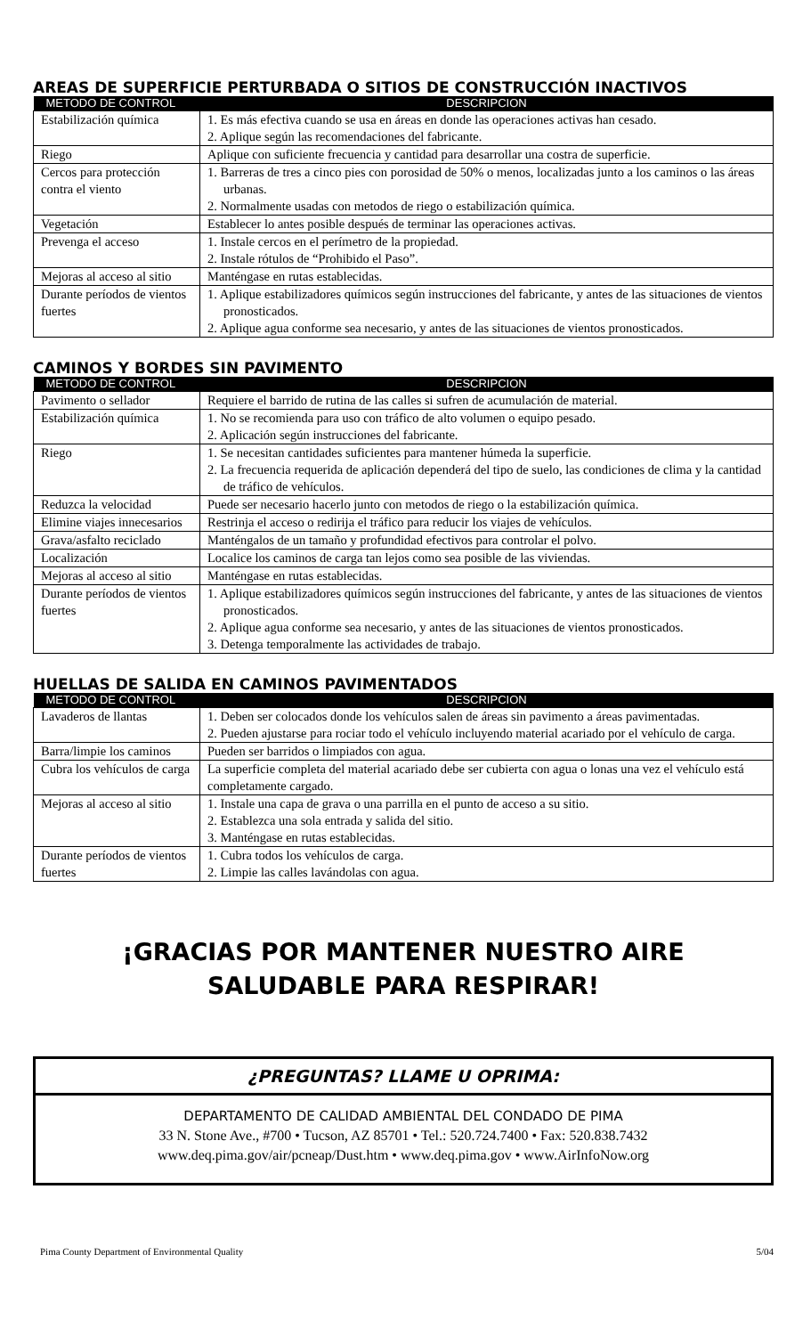AREAS DE SUPERFICIE PERTURBADA O SITIOS DE CONSTRUCCIÓN INACTIVOS
| METODO DE CONTROL | DESCRIPCION |
| --- | --- |
| Estabilización química | 1. Es más efectiva cuando se usa en áreas en donde las operaciones activas han cesado. 2. Aplique según las recomendaciones del fabricante. |
| Riego | Aplique con suficiente frecuencia y cantidad para desarrollar una costra de superficie. |
| Cercos para protección contra el viento | 1. Barreras de tres a cinco pies con porosidad de 50% o menos, localizadas junto a los caminos o las áreas urbanas. 2. Normalmente usadas con metodos de riego o estabilización química. |
| Vegetación | Establecer lo antes posible después de terminar las operaciones activas. |
| Prevenga el acceso | 1. Instale cercos en el perímetro de la propiedad. 2. Instale rótulos de “Prohibido el Paso”. |
| Mejoras al acceso al sitio | Manténgase en rutas establecidas. |
| Durante períodos de vientos fuertes | 1. Aplique estabilizadores químicos según instrucciones del fabricante, y antes de las situaciones de vientos pronosticados. 2. Aplique agua conforme sea necesario, y antes de las situaciones de vientos pronosticados. |
CAMINOS Y BORDES SIN PAVIMENTO
| METODO DE CONTROL | DESCRIPCION |
| --- | --- |
| Pavimento o sellador | Requiere el barrido de rutina de las calles si sufren de acumulación de material. |
| Estabilización química | 1. No se recomienda para uso con tráfico de alto volumen o equipo pesado. 2. Aplicación según instrucciones del fabricante. |
| Riego | 1. Se necesitan cantidades suficientes para mantener húmeda la superficie. 2. La frecuencia requerida de aplicación dependerá del tipo de suelo, las condiciones de clima y la cantidad de tráfico de vehículos. |
| Reduzca la velocidad | Puede ser necesario hacerlo junto con metodos de riego o la estabilización química. |
| Elimine viajes innecesarios | Restrinja el acceso o redirija el tráfico para reducir los viajes de vehículos. |
| Grava/asfalto reciclado | Manténgalos de un tamaño y profundidad efectivos para controlar el polvo. |
| Localización | Localice los caminos de carga tan lejos como sea posible de las viviendas. |
| Mejoras al acceso al sitio | Manténgase en rutas establecidas. |
| Durante períodos de vientos fuertes | 1. Aplique estabilizadores químicos según instrucciones del fabricante, y antes de las situaciones de vientos pronosticados. 2. Aplique agua conforme sea necesario, y antes de las situaciones de vientos pronosticados. 3. Detenga temporalmente las actividades de trabajo. |
HUELLAS DE SALIDA EN CAMINOS PAVIMENTADOS
| METODO DE CONTROL | DESCRIPCION |
| --- | --- |
| Lavaderos de llantas | 1. Deben ser colocados donde los vehículos salen de áreas sin pavimento a áreas pavimentadas. 2. Pueden ajustarse para rociar todo el vehículo incluyendo material acariado por el vehículo de carga. |
| Barra/limpie los caminos | Pueden ser barridos o limpiados con agua. |
| Cubra los vehículos de carga | La superficie completa del material acariado debe ser cubierta con agua o lonas una vez el vehículo está completamente cargado. |
| Mejoras al acceso al sitio | 1. Instale una capa de grava o una parrilla en el punto de acceso a su sitio. 2. Establezca una sola entrada y salida del sitio. 3. Manténgase en rutas establecidas. |
| Durante períodos de vientos fuertes | 1. Cubra todos los vehículos de carga. 2. Limpie las calles lavándolas con agua. |
¡GRACIAS POR MANTENER NUESTRO AIRE
SALUDABLE PARA RESPIRAR!
¿PREGUNTAS? LLAME U OPRIMA:
DEPARTAMENTO DE CALIDAD AMBIENTAL DEL CONDADO DE PIMA
33 N. Stone Ave., #700 • Tucson, AZ 85701 • Tel.: 520.724.7400 • Fax: 520.838.7432
www.deq.pima.gov/air/pcneap/Dust.htm • www.deq.pima.gov • www.AirInfoNow.org
Pima County Department of Environmental Quality 5/04